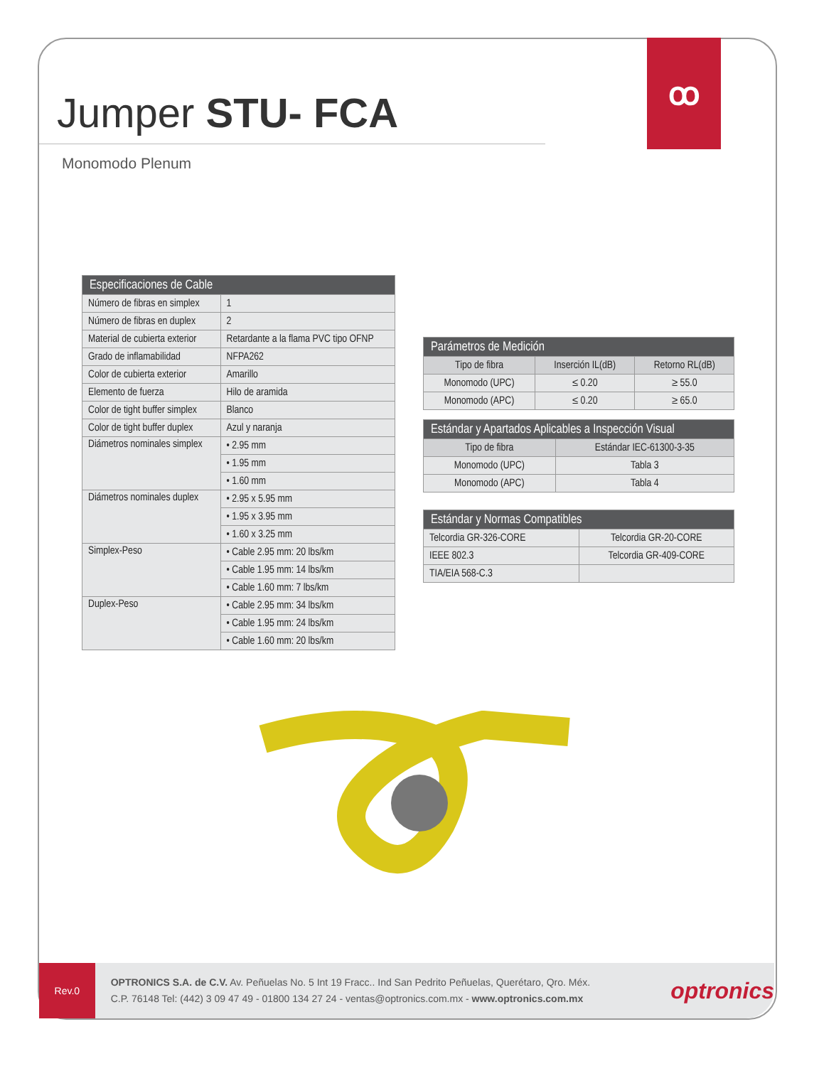ꝏ
Jumper STU- FCA
Monomodo Plenum
| Especificaciones de Cable | |
| --- | --- |
| Número de fibras en simplex | 1 |
| Número de fibras en duplex | 2 |
| Material de cubierta exterior | Retardante a la flama PVC tipo OFNP |
| Grado de inflamabilidad | NFPA262 |
| Color de cubierta exterior | Amarillo |
| Elemento de fuerza | Hilo de aramida |
| Color de tight buffer simplex | Blanco |
| Color de tight buffer duplex | Azul y naranja |
| Diámetros nominales simplex | • 2.95 mm |
| | • 1.95 mm |
| | • 1.60 mm |
| Diámetros nominales duplex | • 2.95 x 5.95 mm |
| | • 1.95 x 3.95 mm |
| | • 1.60 x 3.25 mm |
| Simplex-Peso | • Cable 2.95 mm: 20 lbs/km |
| | • Cable 1.95 mm: 14 lbs/km |
| | • Cable 1.60 mm: 7 lbs/km |
| Duplex-Peso | • Cable 2.95 mm: 34 lbs/km |
| | • Cable 1.95 mm: 24 lbs/km |
| | • Cable 1.60 mm: 20 lbs/km |
| Parámetros de Medición | | |
| --- | --- | --- |
| Tipo de fibra | Inserción IL(dB) | Retorno RL(dB) |
| Monomodo (UPC) | ≤ 0.20 | ≥ 55.0 |
| Monomodo (APC) | ≤ 0.20 | ≥ 65.0 |
| Estándar y Apartados Aplicables a Inspección Visual | |
| --- | --- |
| Tipo de fibra | Estándar IEC-61300-3-35 |
| Monomodo (UPC) | Tabla 3 |
| Monomodo (APC) | Tabla 4 |
| Estándar y Normas Compatibles | |
| --- | --- |
| Telcordia GR-326-CORE | Telcordia GR-20-CORE |
| IEEE 802.3 | Telcordia GR-409-CORE |
| TIA/EIA 568-C.3 | |
Rev.0
OPTRONICS S.A. de C.V. Av. Peñuelas No. 5 Int 19 Fracc.. Ind San Pedrito Peñuelas, Querétaro, Qro. Méx.
C.P. 76148 Tel: (442) 3 09 47 49 - 01800 134 27 24 - ventas@optronics.com.mx - www.optronics.com.mx
optronics